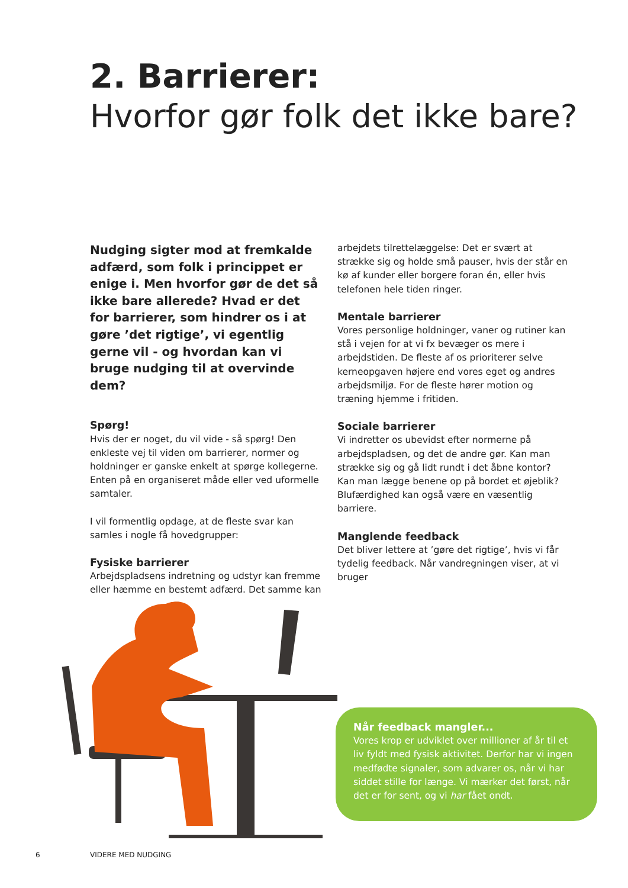2. Barrierer:
Hvorfor gør folk det ikke bare?
Nudging sigter mod at fremkalde adfærd, som folk i princippet er enige i. Men hvorfor gør de det så ikke bare allerede? Hvad er det for barrierer, som hindrer os i at gøre ’det rigtige’, vi egentlig gerne vil - og hvordan kan vi bruge nudging til at overvinde dem?
Spørg!
Hvis der er noget, du vil vide - så spørg! Den enkleste vej til viden om barrierer, normer og holdninger er ganske enkelt at spørge kollegerne. Enten på en organiseret måde eller ved uformelle samtaler.
I vil formentlig opdage, at de fleste svar kan samles i nogle få hovedgrupper:
Fysiske barrierer
Arbejdspladsens indretning og udstyr kan fremme eller hæmme en bestemt adfærd. Det samme kan
arbejdets tilrettelæggelse: Det er svært at strække sig og holde små pauser, hvis der står en kø af kunder eller borgere foran én, eller hvis telefonen hele tiden ringer.
Mentale barrierer
Vores personlige holdninger, vaner og rutiner kan stå i vejen for at vi fx bevæger os mere i arbejdstiden. De fleste af os prioriterer selve kerneopgaven højere end vores eget og andres arbejdsmiljø. For de fleste hører motion og træning hjemme i fritiden.
Sociale barrierer
Vi indretter os ubevidst efter normerne på arbejdspladsen, og det de andre gør. Kan man strække sig og gå lidt rundt i det åbne kontor? Kan man lægge benene op på bordet et øjeblik? Blufærdighed kan også være en væsentlig barriere.
Manglende feedback
Det bliver lettere at ’gøre det rigtige’, hvis vi får tydelig feedback. Når vandregningen viser, at vi bruger
Når feedback mangler...
Vores krop er udviklet over millioner af år til et liv fyldt med fysisk aktivitet. Derfor har vi ingen medfødte signaler, som advarer os, når vi har siddet stille for længe. Vi mærker det først, når det er for sent, og vi har fået ondt.
6 VIDERE MED NUDGING